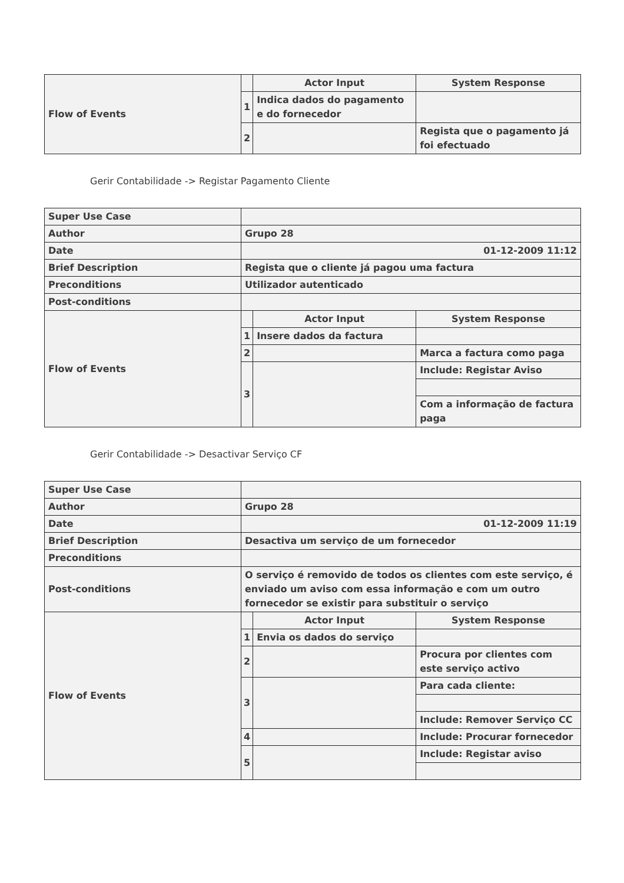| Flow of Events | | Actor Input | System Response |
| | 1 | Indica dados do pagamento e do fornecedor | |
| | 2 | | Regista que o pagamento já foi efectuado |
Gerir Contabilidade -> Registar Pagamento Cliente
| Super Use Case | | | |
| Author | Grupo 28 | | |
| Date | 01-12-2009 11:12 | | |
| Brief Description | Regista que o cliente já pagou uma factura | | |
| Preconditions | Utilizador autenticado | | |
| Post-conditions | | | |
| Flow of Events | | Actor Input | System Response |
| | 1 | Insere dados da factura | |
| | 2 | | Marca a factura como paga |
| | 3 | | Include: Registar Aviso |
| | | | Com a informação de factura paga |
Gerir Contabilidade -> Desactivar Serviço CF
| Super Use Case | | | |
| Author | Grupo 28 | | |
| Date | 01-12-2009 11:19 | | |
| Brief Description | Desactiva um serviço de um fornecedor | | |
| Preconditions | | | |
| Post-conditions | O serviço é removido de todos os clientes com este serviço, é enviado um aviso com essa informação e com um outro fornecedor se existir para substituir o serviço | | |
| Flow of Events | | Actor Input | System Response |
| | 1 | Envia os dados do serviço | |
| | 2 | | Procura por clientes com este serviço activo |
| | 3 | | Para cada cliente: |
| | | | Include: Remover Serviço CC |
| | 4 | | Include: Procurar fornecedor |
| | 5 | | Include: Registar aviso |